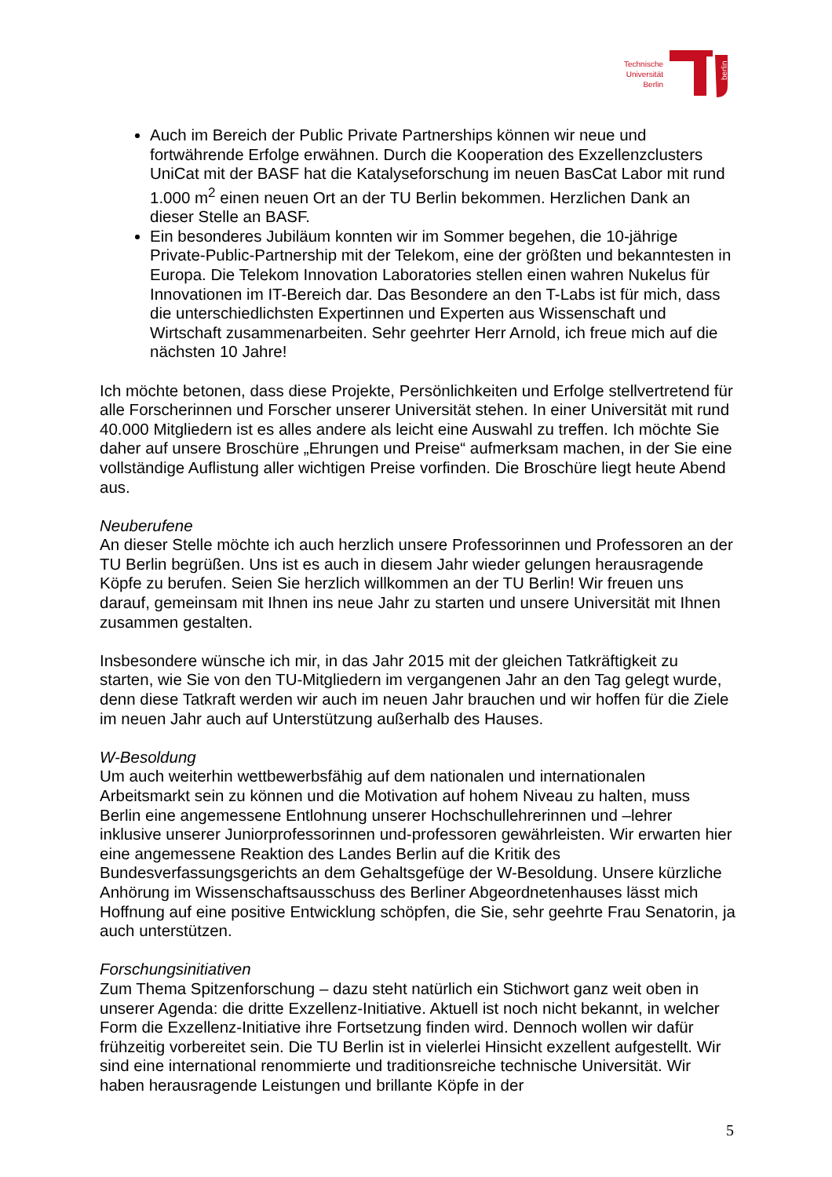Technische
Universität
Berlin
berlin
Auch im Bereich der Public Private Partnerships können wir neue und fortwährende Erfolge erwähnen. Durch die Kooperation des Exzellenzclusters UniCat mit der BASF hat die Katalyseforschung im neuen BasCat Labor mit rund 1.000 m<sup>2</sup> einen neuen Ort an der TU Berlin bekommen. Herzlichen Dank an dieser Stelle an BASF.
Ein besonderes Jubiläum konnten wir im Sommer begehen, die 10-jährige Private-Public-Partnership mit der Telekom, eine der größten und bekanntesten in Europa. Die Telekom Innovation Laboratories stellen einen wahren Nukelus für Innovationen im IT-Bereich dar. Das Besondere an den T-Labs ist für mich, dass die unterschiedlichsten Expertinnen und Experten aus Wissenschaft und Wirtschaft zusammenarbeiten. Sehr geehrter Herr Arnold, ich freue mich auf die nächsten 10 Jahre!
Ich möchte betonen, dass diese Projekte, Persönlichkeiten und Erfolge stellvertretend für alle Forscherinnen und Forscher unserer Universität stehen. In einer Universität mit rund 40.000 Mitgliedern ist es alles andere als leicht eine Auswahl zu treffen. Ich möchte Sie daher auf unsere Broschüre „Ehrungen und Preise“ aufmerksam machen, in der Sie eine vollständige Auflistung aller wichtigen Preise vorfinden. Die Broschüre liegt heute Abend aus.
Neuberufene
An dieser Stelle möchte ich auch herzlich unsere Professorinnen und Professoren an der TU Berlin begrüßen. Uns ist es auch in diesem Jahr wieder gelungen herausragende Köpfe zu berufen. Seien Sie herzlich willkommen an der TU Berlin! Wir freuen uns darauf, gemeinsam mit Ihnen ins neue Jahr zu starten und unsere Universität mit Ihnen zusammen gestalten.
Insbesondere wünsche ich mir, in das Jahr 2015 mit der gleichen Tatkräftigkeit zu starten, wie Sie von den TU-Mitgliedern im vergangenen Jahr an den Tag gelegt wurde, denn diese Tatkraft werden wir auch im neuen Jahr brauchen und wir hoffen für die Ziele im neuen Jahr auch auf Unterstützung außerhalb des Hauses.
W-Besoldung
Um auch weiterhin wettbewerbsfähig auf dem nationalen und internationalen Arbeitsmarkt sein zu können und die Motivation auf hohem Niveau zu halten, muss Berlin eine angemessene Entlohnung unserer Hochschullehrerinnen und –lehrer inklusive unserer Juniorprofessorinnen und-professoren gewährleisten. Wir erwarten hier eine angemessene Reaktion des Landes Berlin auf die Kritik des Bundesverfassungsgerichts an dem Gehaltsgefüge der W-Besoldung. Unsere kürzliche Anhörung im Wissenschaftsausschuss des Berliner Abgeordnetenhauses lässt mich Hoffnung auf eine positive Entwicklung schöpfen, die Sie, sehr geehrte Frau Senatorin, ja auch unterstützen.
Forschungsinitiativen
Zum Thema Spitzenforschung – dazu steht natürlich ein Stichwort ganz weit oben in unserer Agenda: die dritte Exzellenz-Initiative. Aktuell ist noch nicht bekannt, in welcher Form die Exzellenz-Initiative ihre Fortsetzung finden wird. Dennoch wollen wir dafür frühzeitig vorbereitet sein. Die TU Berlin ist in vielerlei Hinsicht exzellent aufgestellt. Wir sind eine international renommierte und traditionsreiche technische Universität. Wir haben herausragende Leistungen und brillante Köpfe in der
5